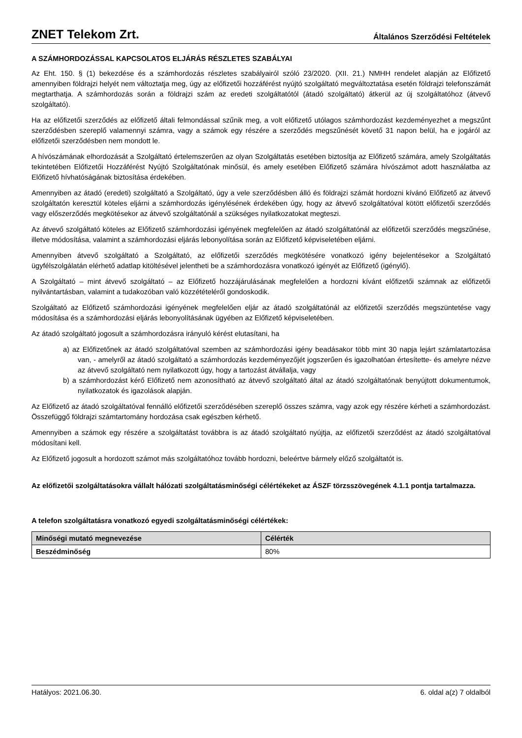ZNET Telekom Zrt. Általános Szerződési Feltételek
A SZÁMHORDOZÁSSAL KAPCSOLATOS ELJÁRÁS RÉSZLETES SZABÁLYAI
Az Eht. 150. § (1) bekezdése és a számhordozás részletes szabályairól szóló 23/2020. (XII. 21.) NMHH rendelet alapján az Előfizető amennyiben földrajzi helyét nem változtatja meg, úgy az előfizetői hozzáférést nyújtó szolgáltató megváltoztatása esetén földrajzi telefonszámát megtarthatja. A számhordozás során a földrajzi szám az eredeti szolgáltatótól (átadó szolgáltató) átkerül az új szolgáltatóhoz (átvevő szolgáltató).
Ha az előfizetői szerződés az előfizető általi felmondással szűnik meg, a volt előfizető utólagos számhordozást kezdeményezhet a megszűnt szerződésben szereplő valamennyi számra, vagy a számok egy részére a szerződés megszűnését követő 31 napon belül, ha e jogáról az előfizetői szerződésben nem mondott le.
A hívószámának elhordozását a Szolgáltató értelemszerűen az olyan Szolgáltatás esetében biztosítja az Előfizető számára, amely Szolgáltatás tekintetében Előfizetői Hozzáférést Nyújtó Szolgáltatónak minősül, és amely esetében Előfizető számára hívószámot adott használatba az Előfizető hívhatóságának biztosítása érdekében.
Amennyiben az átadó (eredeti) szolgáltató a Szolgáltató, úgy a vele szerződésben álló és földrajzi számát hordozni kívánó Előfizető az átvevő szolgáltatón keresztül köteles eljárni a számhordozás igénylésének érdekében úgy, hogy az átvevő szolgáltatóval kötött előfizetői szerződés vagy előszerződés megkötésekor az átvevő szolgáltatónál a szükséges nyilatkozatokat megteszi.
Az átvevő szolgáltató köteles az Előfizető számhordozási igényének megfelelően az átadó szolgáltatónál az előfizetői szerződés megszűnése, illetve módosítása, valamint a számhordozási eljárás lebonyolítása során az Előfizető képviseletében eljárni.
Amennyiben átvevő szolgáltató a Szolgáltató, az előfizetői szerződés megkötésére vonatkozó igény bejelentésekor a Szolgáltató ügyfélszolgálatán elérhető adatlap kitöltésével jelentheti be a számhordozásra vonatkozó igényét az Előfizető (igénylő).
A Szolgáltató – mint átvevő szolgáltató – az Előfizető hozzájárulásának megfelelően a hordozni kívánt előfizetői számnak az előfizetői nyilvántartásban, valamint a tudakozóban való közzétételéről gondoskodik.
Szolgáltató az Előfizető számhordozási igényének megfelelően eljár az átadó szolgáltatónál az előfizetői szerződés megszüntetése vagy módosítása és a számhordozási eljárás lebonyolításának ügyében az Előfizető képviseletében.
Az átadó szolgáltató jogosult a számhordozásra irányuló kérést elutasítani, ha
a) az Előfizetőnek az átadó szolgáltatóval szemben az számhordozási igény beadásakor több mint 30 napja lejárt számlatartozása van, - amelyről az átadó szolgáltató a számhordozás kezdeményezőjét jogszerűen és igazolhatóan értesítette- és amelyre nézve az átvevő szolgáltató nem nyilatkozott úgy, hogy a tartozást átvállalja, vagy
b) a számhordozást kérő Előfizető nem azonosítható az átvevő szolgáltató által az átadó szolgáltatónak benyújtott dokumentumok, nyilatkozatok és igazolások alapján.
Az Előfizető az átadó szolgáltatóval fennálló előfizetői szerződésében szereplő összes számra, vagy azok egy részére kérheti a számhordozást. Összefüggő földrajzi számtartomány hordozása csak egészben kérhető.
Amennyiben a számok egy részére a szolgáltatást továbbra is az átadó szolgáltató nyújtja, az előfizetői szerződést az átadó szolgáltatóval módosítani kell.
Az Előfizető jogosult a hordozott számot más szolgáltatóhoz tovább hordozni, beleértve bármely előző szolgáltatót is.
Az előfizetői szolgáltatásokra vállalt hálózati szolgáltatásminőségi célértékeket az ÁSZF törzsszövegének 4.1.1 pontja tartalmazza.
A telefon szolgáltatásra vonatkozó egyedi szolgáltatásminőségi célértékek:
| Minőségi mutató megnevezése | Célérték |
| --- | --- |
| Beszédminőség | 80% |
Hatályos: 2021.06.30. 6. oldal a(z) 7 oldalból